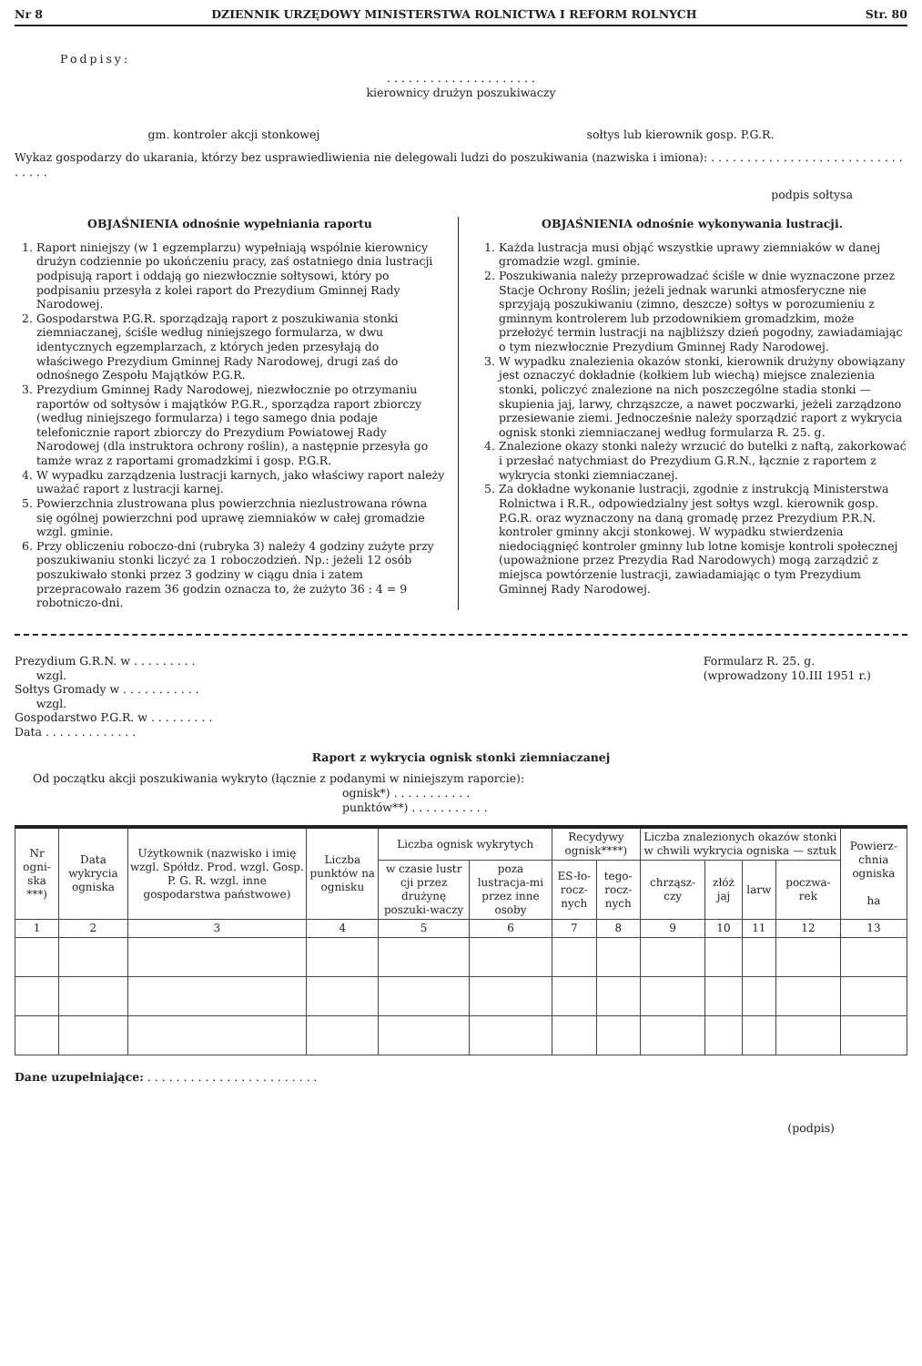Nr 8 DZIENNIK URZĘDOWY MINISTERSTWA ROLNICTWA I REFORM ROLNYCH Str. 80
Podpisy:
. . . . . . . . . . . . . . . . . . . . .
kierownicy drużyn poszukiwaczy
gm. kontroler akcji stonkowej sołtys lub kierownik gosp. P.G.R.
Wykaz gospodarzy do ukarania, którzy bez usprawiedliwienia nie delegowali ludzi do poszukiwania (nazwiska i imiona): . . . . . . . . . . . . . . . . . . . . . . . . . . . . . . . .
podpis sołtysa
OBJAŚNIENIA odnośnie wypełniania raportu
1. Raport niniejszy (w 1 egzemplarzu) wypełniają wspólnie kierownicy drużyn codziennie po ukończeniu pracy, zaś ostatniego dnia lustracji podpisują raport i oddają go niezwłocznie sołtysowi, który po podpisaniu przesyła z kolei raport do Prezydium Gminnej Rady Narodowej.
2. Gospodarstwa P.G.R. sporządzają raport z poszukiwania stonki ziemniaczanej, ściśle według niniejszego formularza, w dwu identycznych egzemplarzach, z których jeden przesyłają do właściwego Prezydium Gminnej Rady Narodowej, drugi zaś do odnośnego Zespołu Majątków P.G.R.
3. Prezydium Gminnej Rady Narodowej, niezwłocznie po otrzymaniu raportów od sołtysów i majątków P.G.R., sporządza raport zbiorczy (według niniejszego formularza) i tego samego dnia podaje telefonicznie raport zbiorczy do Prezydium Powiatowej Rady Narodowej (dla instruktora ochrony roślin), a następnie przesyła go tamże wraz z raportami gromadzkimi i gosp. P.G.R.
4. W wypadku zarządzenia lustracji karnych, jako właściwy raport należy uważać raport z lustracji karnej.
5. Powierzchnia zlustrowana plus powierzchnia niezlustrowana równa się ogólnej powierzchni pod uprawę ziemniaków w całej gromadzie wzgl. gminie.
6. Przy obliczeniu roboczo-dni (rubryka 3) należy 4 godziny zużyte przy poszukiwaniu stonki liczyć za 1 roboczodzień. Np.: jeżeli 12 osób poszukiwało stonki przez 3 godziny w ciągu dnia i zatem przepracowało razem 36 godzin oznacza to, że zużyto 36 : 4 = 9 robotniczo-dni.
OBJAŚNIENIA odnośnie wykonywania lustracji.
1. Każda lustracja musi objąć wszystkie uprawy ziemniaków w danej gromadzie wzgl. gminie.
2. Poszukiwania należy przeprowadzać ściśle w dnie wyznaczone przez Stacje Ochrony Roślin; jeżeli jednak warunki atmosferyczne nie sprzyjają poszukiwaniu (zimno, deszcze) sołtys w porozumieniu z gminnym kontrolerem lub przodownikiem gromadzkim, może przełożyć termin lustracji na najbliższy dzień pogodny, zawiadamiając o tym niezwłocznie Prezydium Gminnej Rady Narodowej.
3. W wypadku znalezienia okazów stonki, kierownik drużyny obowiązany jest oznaczyć dokładnie (kołkiem lub wiechą) miejsce znalezienia stonki, policzyć znalezione na nich poszczególne stadia stonki — skupienia jaj, larwy, chrząszcze, a nawet poczwarki, jeżeli zarządzono przesiewanie ziemi. Jednocześnie należy sporządzić raport z wykrycia ognisk stonki ziemniaczanej według formularza R. 25. g.
4. Znalezione okazy stonki należy wrzucić do butelki z naftą, zakorkować i przesłać natychmiast do Prezydium G.R.N., łącznie z raportem z wykrycia stonki ziemniaczanej.
5. Za dokładne wykonanie lustracji, zgodnie z instrukcją Ministerstwa Rolnictwa i R.R., odpowiedzialny jest sołtys wzgl. kierownik gosp. P.G.R. oraz wyznaczony na daną gromadę przez Prezydium P.R.N. kontroler gminny akcji stonkowej. W wypadku stwierdzenia niedociągnięć kontroler gminny lub lotne komisje kontroli społecznej (upoważnione przez Prezydia Rad Narodowych) mogą zarządzić z miejsca powtórzenie lustracji, zawiadamiając o tym Prezydium Gminnej Rady Narodowej.
Prezydium G.R.N. w . . . . . . . . .
wzgl.
Sołtys Gromady w . . . . . . . . . . .
wzgl.
Gospodarstwo P.G.R. w . . . . . . . . .
Data . . . . . . . . . . . . .
Formularz R. 25. g.
(wprowadzony 10.III 1951 r.)
Raport z wykrycia ognisk stonki ziemniaczanej
Od początku akcji poszukiwania wykryto (łącznie z podanymi w niniejszym raporcie):
ognisk*) . . . . . . . . . . .
punktów**) . . . . . . . . . . .
| Nr ogni-ska ***) | Data wykrycia ogniska | Użytkownik (nazwisko i imię wzgl. Spółdz. Prod. wzgl. Gosp. P. G. R. wzgl. inne gospodarstwa państwowe) | Liczba punktów na ognisku | Liczba ognisk wykrytych | | Recydywy ognisk****) | | Liczba znalezionych okazów stonki w chwili wykrycia ogniska — sztuk | | | | Powierz-chnia ogniska ha |
| --- | --- | --- | --- | --- | --- | --- | --- | --- | --- | --- | --- | --- |
| | | | | w czasie lustr cji przez drużynę poszuki-waczy | poza lustracja-mi przez inne osoby | ES-ło-rocz-nych | tego-rocz-nych | chrząsz-czy | złóż jaj | larw | poczwa-rek | |
| 1 | 2 | 3 | 4 | 5 | 6 | 7 | 8 | 9 | 10 | 11 | 12 | 13 |
Dane uzupełniające: . . . . . . . . . . . . . . . . . . . . . . . .
(podpis)